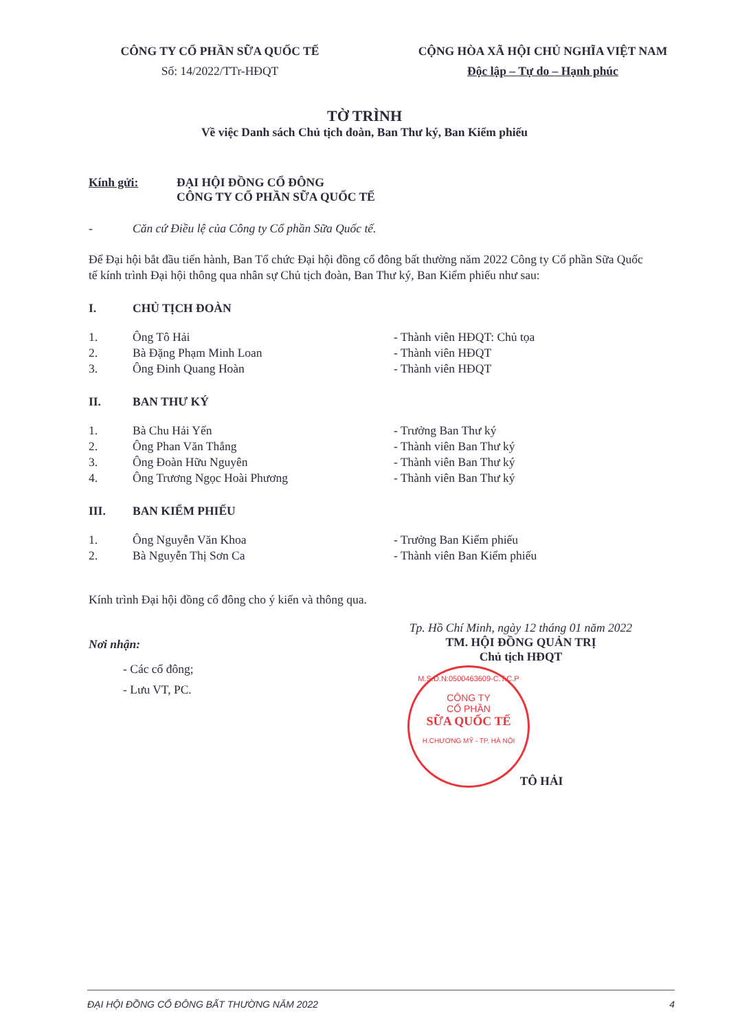CÔNG TY CỔ PHẦN SỮA QUỐC TẾ
Số: 14/2022/TTr-HĐQT
CỘNG HÒA XÃ HỘI CHỦ NGHĨA VIỆT NAM
Độc lập – Tự do – Hạnh phúc
TỜ TRÌNH
Về việc Danh sách Chủ tịch đoàn, Ban Thư ký, Ban Kiểm phiếu
Kính gửi: ĐẠI HỘI ĐỒNG CỔ ĐÔNG
CÔNG TY CỔ PHẦN SỮA QUỐC TẾ
- Căn cứ Điều lệ của Công ty Cổ phần Sữa Quốc tế.
Để Đại hội bắt đầu tiến hành, Ban Tổ chức Đại hội đồng cổ đông bất thường năm 2022 Công ty Cổ phần Sữa Quốc tế kính trình Đại hội thông qua nhân sự Chủ tịch đoàn, Ban Thư ký, Ban Kiểm phiếu như sau:
I. CHỦ TỊCH ĐOÀN
1. Ông Tô Hải - Thành viên HĐQT: Chủ tọa
2. Bà Đặng Phạm Minh Loan - Thành viên HĐQT
3. Ông Đinh Quang Hoàn - Thành viên HĐQT
II. BAN THƯ KÝ
1. Bà Chu Hải Yến - Trưởng Ban Thư ký
2. Ông Phan Văn Thắng - Thành viên Ban Thư ký
3. Ông Đoàn Hữu Nguyên - Thành viên Ban Thư ký
4. Ông Trương Ngọc Hoài Phương - Thành viên Ban Thư ký
III. BAN KIỂM PHIẾU
1. Ông Nguyễn Văn Khoa - Trưởng Ban Kiểm phiếu
2. Bà Nguyễn Thị Sơn Ca - Thành viên Ban Kiểm phiếu
Kính trình Đại hội đồng cổ đông cho ý kiến và thông qua.
Nơi nhận:
- Các cổ đông;
- Lưu VT, PC.
Tp. Hồ Chí Minh, ngày 12 tháng 01 năm 2022
TM. HỘI ĐỒNG QUẢN TRỊ
Chủ tịch HĐQT
TÔ HẢI
M.S.D.N:0500463609-C.T.C.P
CÔNG TY
CỔ PHẦN
SỮA QUỐC TẾ
H.CHƯƠNG MỸ - TP. HÀ NỘI
ĐẠI HỘI ĐỒNG CỔ ĐÔNG BẤT THƯỜNG NĂM 2022 4